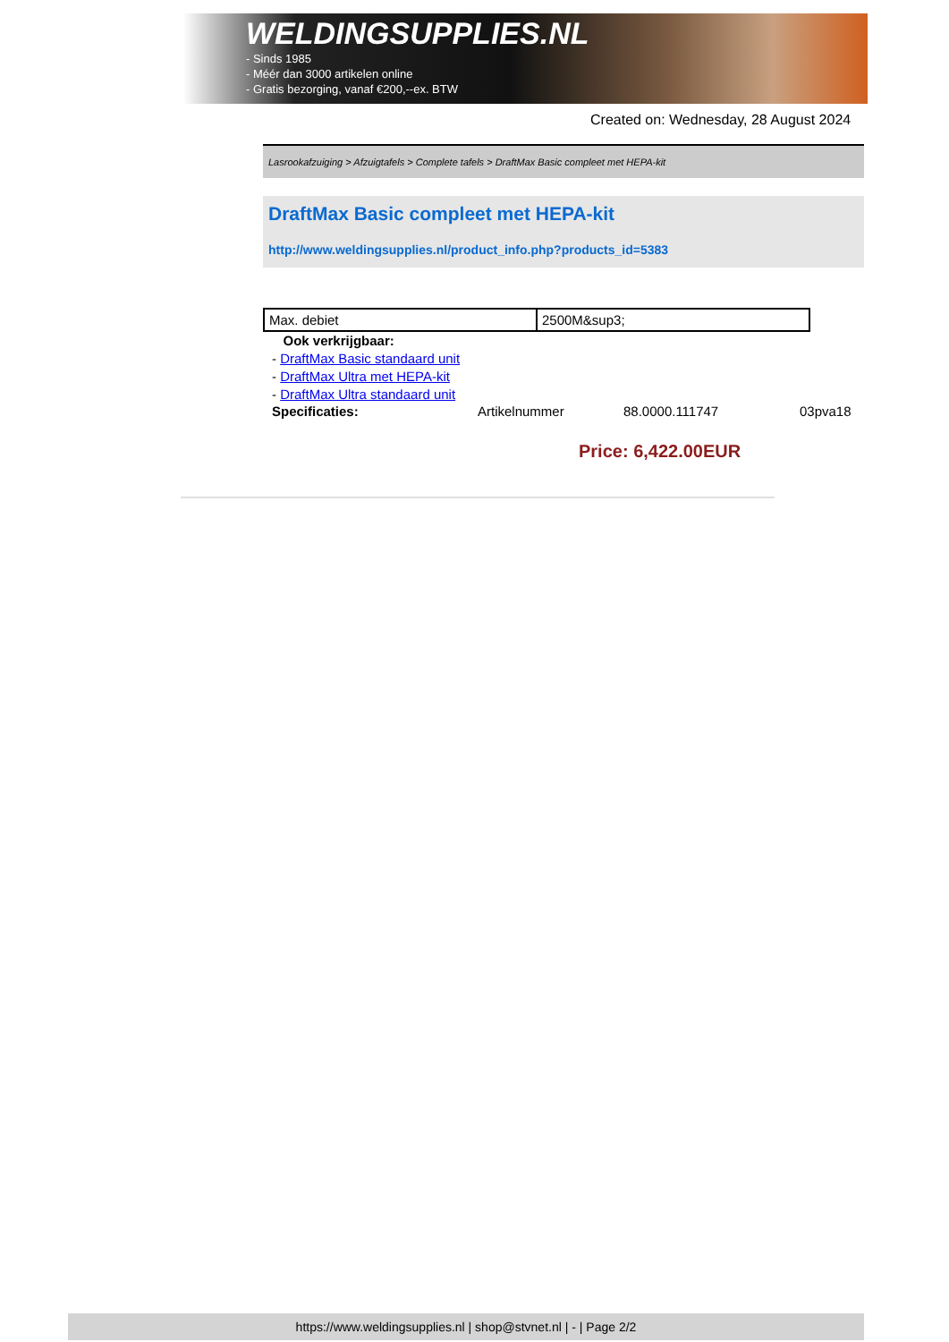WELDINGSUPPLIES.NL
- Sinds 1985
- Méér dan 3000 artikelen online
- Gratis bezorging, vanaf €200,--ex. BTW
Created on: Wednesday, 28 August 2024
Lasrookafzuiging > Afzuigtafels > Complete tafels > DraftMax Basic compleet met HEPA-kit
DraftMax Basic compleet met HEPA-kit
http://www.weldingsupplies.nl/product_info.php?products_id=5383
| Max. debiet | 2500M&sup3; |
Ook verkrijgbaar:
- DraftMax Basic standaard unit
- DraftMax Ultra met HEPA-kit
- DraftMax Ultra standaard unit
Specificaties: Artikelnummer 88.0000.111747 03pva18
Price: 6,422.00EUR
https://www.weldingsupplies.nl | shop@stvnet.nl | - | Page 2/2